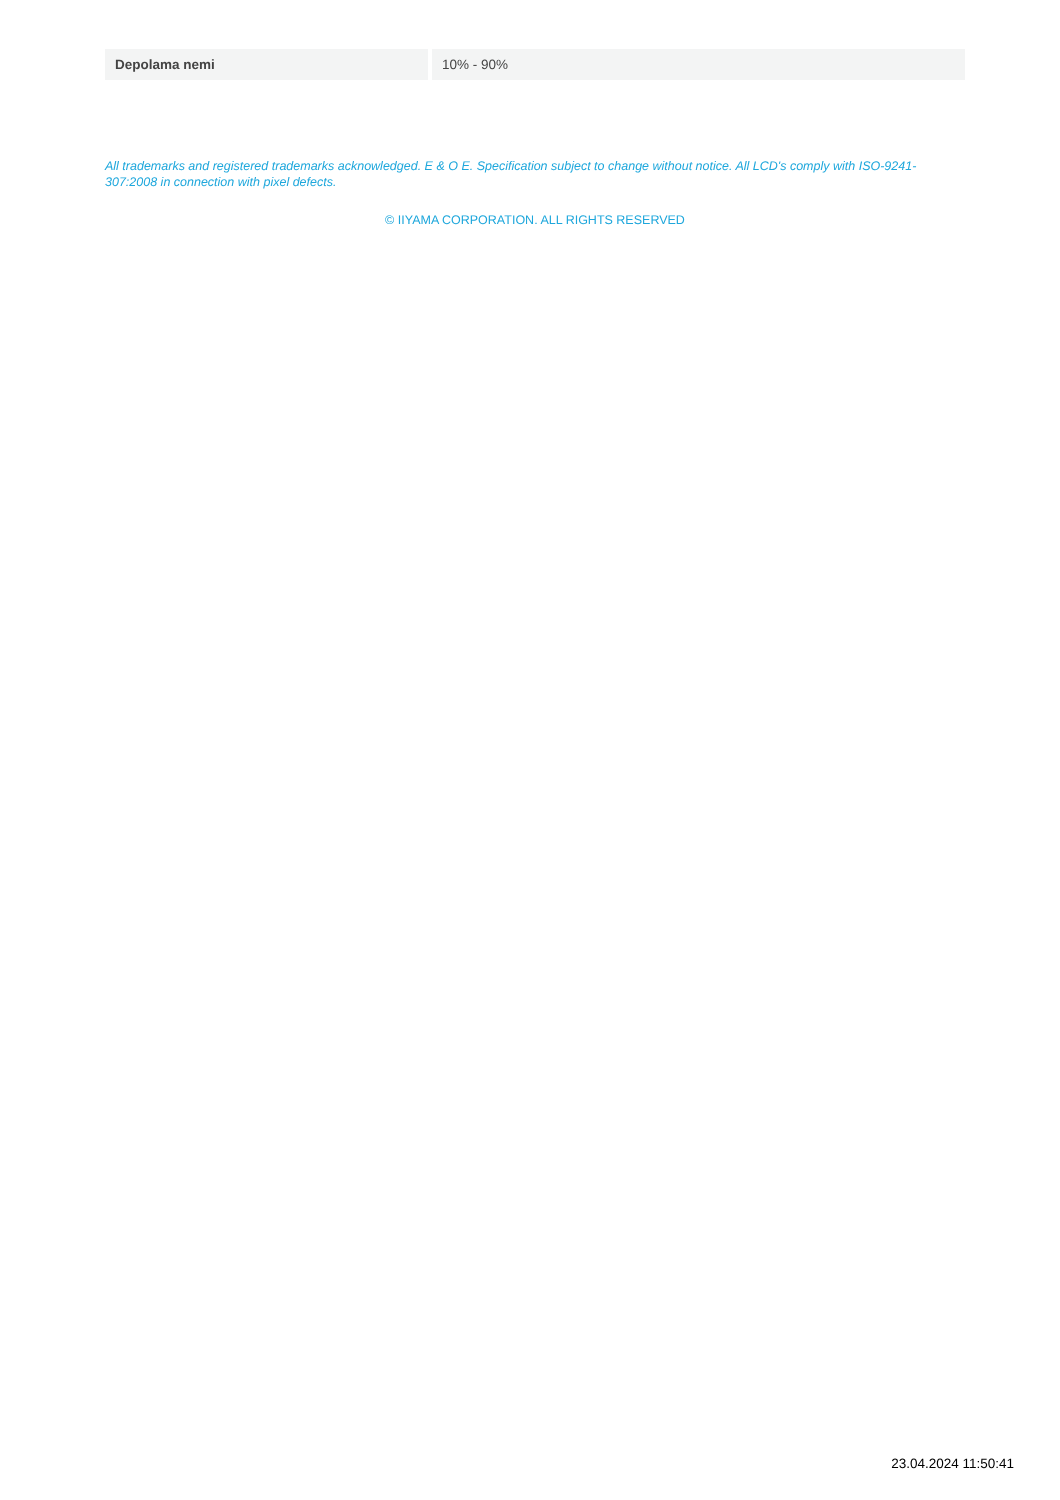| Depolama nemi | 10% - 90% |
All trademarks and registered trademarks acknowledged. E & O E. Specification subject to change without notice. All LCD's comply with ISO-9241-307:2008 in connection with pixel defects.
© IIYAMA CORPORATION. ALL RIGHTS RESERVED
23.04.2024 11:50:41